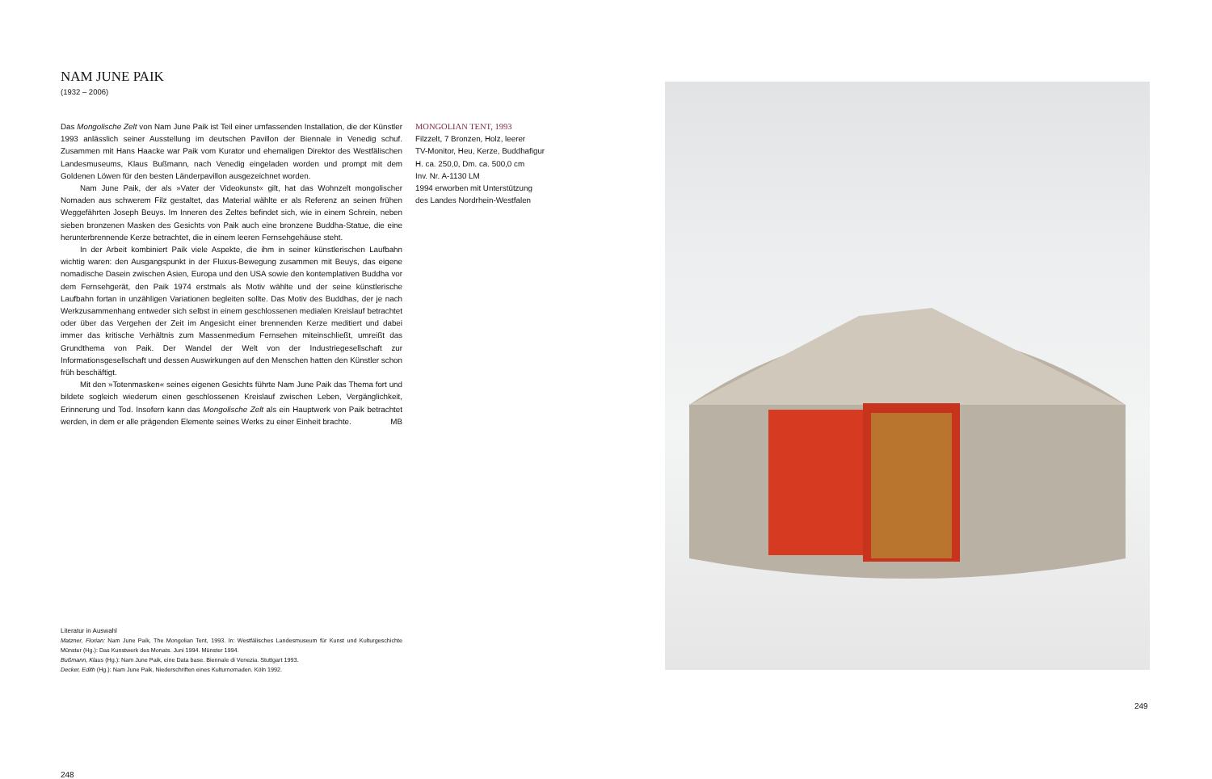NAM JUNE PAIK
(1932 – 2006)
Das Mongolische Zelt von Nam June Paik ist Teil einer umfassenden Installation, die der Künstler 1993 anlässlich seiner Ausstellung im deutschen Pavillon der Biennale in Venedig schuf. Zusammen mit Hans Haacke war Paik vom Kurator und ehemaligen Direktor des Westfälischen Landesmuseums, Klaus Bußmann, nach Venedig eingeladen worden und prompt mit dem Goldenen Löwen für den besten Länderpavillon ausgezeichnet worden.
Nam June Paik, der als »Vater der Videokunst« gilt, hat das Wohnzelt mongolischer Nomaden aus schwerem Filz gestaltet, das Material wählte er als Referenz an seinen frühen Weggefährten Joseph Beuys. Im Inneren des Zeltes befindet sich, wie in einem Schrein, neben sieben bronzenen Masken des Gesichts von Paik auch eine bronzene Buddha-Statue, die eine herunterbrennende Kerze betrachtet, die in einem leeren Fernsehgehäuse steht.
In der Arbeit kombiniert Paik viele Aspekte, die ihm in seiner künstlerischen Laufbahn wichtig waren: den Ausgangspunkt in der Fluxus-Bewegung zusammen mit Beuys, das eigene nomadische Dasein zwischen Asien, Europa und den USA sowie den kontemplativen Buddha vor dem Fernsehgerät, den Paik 1974 erstmals als Motiv wählte und der seine künstlerische Laufbahn fortan in unzähligen Variationen begleiten sollte. Das Motiv des Buddhas, der je nach Werkzusammenhang entweder sich selbst in einem geschlossenen medialen Kreislauf betrachtet oder über das Vergehen der Zeit im Angesicht einer brennenden Kerze meditiert und dabei immer das kritische Verhältnis zum Massenmedium Fernsehen miteinschließt, umreißt das Grundthema von Paik. Der Wandel der Welt von der Industriegesellschaft zur Informationsgesellschaft und dessen Auswirkungen auf den Menschen hatten den Künstler schon früh beschäftigt.
Mit den »Totenmasken« seines eigenen Gesichts führte Nam June Paik das Thema fort und bildete sogleich wiederum einen geschlossenen Kreislauf zwischen Leben, Vergänglichkeit, Erinnerung und Tod. Insofern kann das Mongolische Zelt als ein Hauptwerk von Paik betrachtet werden, in dem er alle prägenden Elemente seines Werks zu einer Einheit brachte. MB
MONGOLIAN TENT, 1993
Filzzelt, 7 Bronzen, Holz, leerer
TV-Monitor, Heu, Kerze, Buddhafigur
H. ca. 250,0, Dm. ca. 500,0 cm
Inv. Nr. A-1130 LM
1994 erworben mit Unterstützung
des Landes Nordrhein-Westfalen
Literatur in Auswahl
Matzner, Florian: Nam June Paik, The Mongolian Tent, 1993. In: Westfälisches Landesmuseum für Kunst und Kulturgeschichte Münster (Hg.): Das Kunstwerk des Monats. Juni 1994. Münster 1994.
Bußmann, Klaus (Hg.): Nam June Paik, eine Data base. Biennale di Venezia. Stuttgart 1993.
Decker, Edith (Hg.): Nam June Paik, Niederschriften eines Kulturnomaden. Köln 1992.
248
249